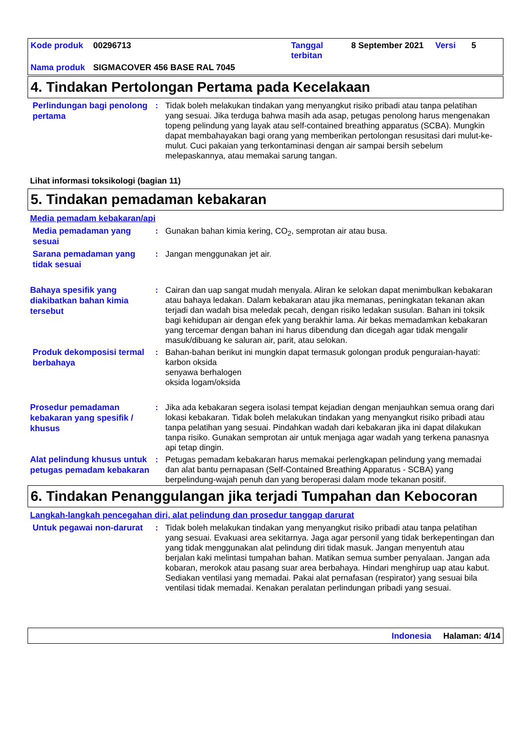Kode produk 00296713 Tanggal
terbitan 8 September 2021 Versi 5
Nama produk SIGMACOVER 456 BASE RAL 7045
4. Tindakan Pertolongan Pertama pada Kecelakaan
Perlindungan bagi penolong pertama
: Tidak boleh melakukan tindakan yang menyangkut risiko pribadi atau tanpa pelatihan yang sesuai. Jika terduga bahwa masih ada asap, petugas penolong harus mengenakan topeng pelindung yang layak atau self-contained breathing apparatus (SCBA). Mungkin dapat membahayakan bagi orang yang memberikan pertolongan resusitasi dari mulut-ke-mulut. Cuci pakaian yang terkontaminasi dengan air sampai bersih sebelum melepaskannya, atau memakai sarung tangan.
Lihat informasi toksikologi (bagian 11)
5. Tindakan pemadaman kebakaran
Media pemadam kebakaran/api
Media pemadaman yang sesuai
: Gunakan bahan kimia kering, CO<sub>2</sub>, semprotan air atau busa.
Sarana pemadaman yang tidak sesuai
: Jangan menggunakan jet air.
Bahaya spesifik yang diakibatkan bahan kimia tersebut
: Cairan dan uap sangat mudah menyala. Aliran ke selokan dapat menimbulkan kebakaran atau bahaya ledakan. Dalam kebakaran atau jika memanas, peningkatan tekanan akan terjadi dan wadah bisa meledak pecah, dengan risiko ledakan susulan. Bahan ini toksik bagi kehidupan air dengan efek yang berakhir lama. Air bekas memadamkan kebakaran yang tercemar dengan bahan ini harus dibendung dan dicegah agar tidak mengalir masuk/dibuang ke saluran air, parit, atau selokan.
Produk dekomposisi termal berbahaya
: Bahan-bahan berikut ini mungkin dapat termasuk golongan produk penguraian-hayati:
karbon oksida
senyawa berhalogen
oksida logam/oksida
Prosedur pemadaman kebakaran yang spesifik / khusus
: Jika ada kebakaran segera isolasi tempat kejadian dengan menjauhkan semua orang dari lokasi kebakaran. Tidak boleh melakukan tindakan yang menyangkut risiko pribadi atau tanpa pelatihan yang sesuai. Pindahkan wadah dari kebakaran jika ini dapat dilakukan tanpa risiko. Gunakan semprotan air untuk menjaga agar wadah yang terkena panasnya api tetap dingin.
Alat pelindung khusus untuk petugas pemadam kebakaran
: Petugas pemadam kebakaran harus memakai perlengkapan pelindung yang memadai dan alat bantu pernapasan (Self-Contained Breathing Apparatus - SCBA) yang berpelindung-wajah penuh dan yang beroperasi dalam mode tekanan positif.
6. Tindakan Penanggulangan jika terjadi Tumpahan dan Kebocoran
Langkah-langkah pencegahan diri, alat pelindung dan prosedur tanggap darurat
Untuk pegawai non-darurat
: Tidak boleh melakukan tindakan yang menyangkut risiko pribadi atau tanpa pelatihan yang sesuai. Evakuasi area sekitarnya. Jaga agar personil yang tidak berkepentingan dan yang tidak menggunakan alat pelindung diri tidak masuk. Jangan menyentuh atau berjalan kaki melintasi tumpahan bahan. Matikan semua sumber penyalaan. Jangan ada kobaran, merokok atau pasang suar area berbahaya. Hindari menghirup uap atau kabut. Sediakan ventilasi yang memadai. Pakai alat pernafasan (respirator) yang sesuai bila ventilasi tidak memadai. Kenakan peralatan perlindungan pribadi yang sesuai.
Indonesia Halaman: 4/14